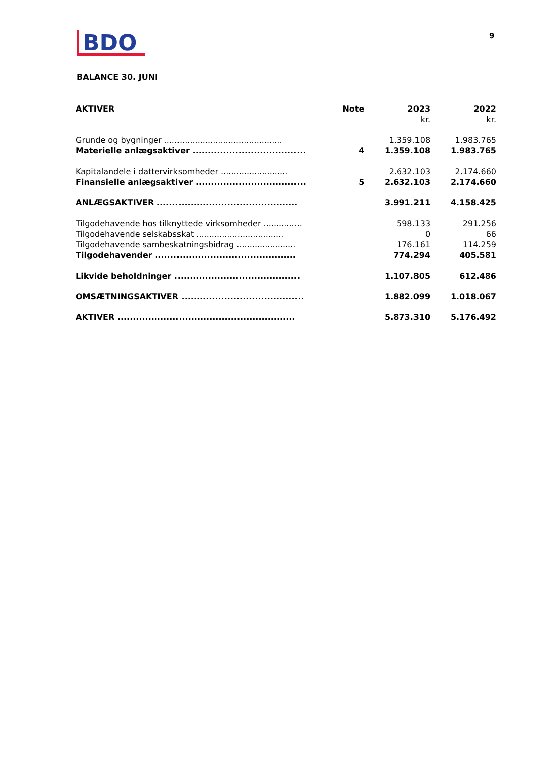BDO
9
BALANCE 30. JUNI
| AKTIVER | Note | 2023 | 2022 |
| --- | --- | --- | --- |
| | | kr. | kr. |
| Grunde og bygninger .............................................. | | 1.359.108 | 1.983.765 |
| Materielle anlægsaktiver ..................................... | 4 | 1.359.108 | 1.983.765 |
| Kapitalandele i dattervirksomheder .......................... | | 2.632.103 | 2.174.660 |
| Finansielle anlægsaktiver .................................... | 5 | 2.632.103 | 2.174.660 |
| ANLÆGSAKTIVER .............................................. | | 3.991.211 | 4.158.425 |
| Tilgodehavende hos tilknyttede virksomheder ............... | | 598.133 | 291.256 |
| Tilgodehavende selskabsskat .................................. | | 0 | 66 |
| Tilgodehavende sambeskatningsbidrag ....................... | | 176.161 | 114.259 |
| Tilgodehavender .............................................. | | 774.294 | 405.581 |
| Likvide beholdninger ......................................... | | 1.107.805 | 612.486 |
| OMSÆTNINGSAKTIVER ........................................ | | 1.882.099 | 1.018.067 |
| AKTIVER .......................................................... | | 5.873.310 | 5.176.492 |